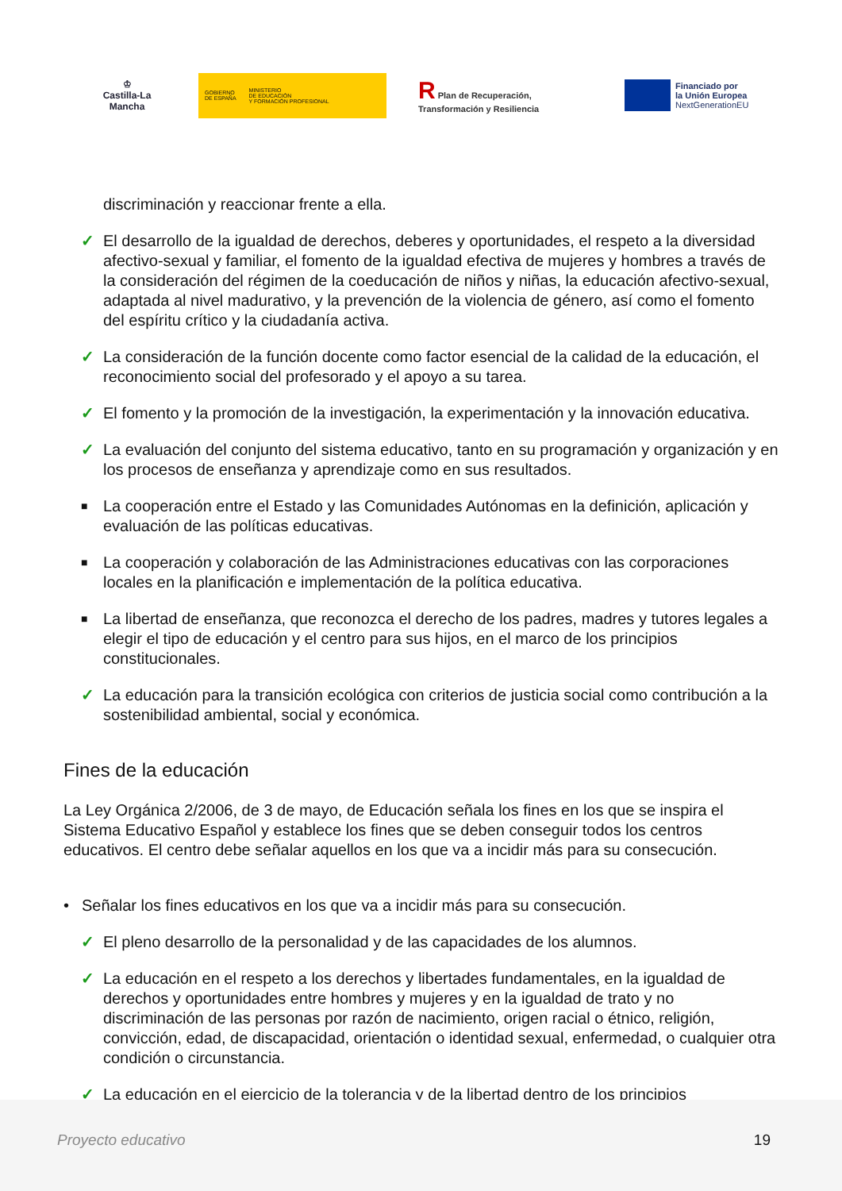♔
Castilla-La Mancha
GOBIERNO
DE ESPAÑA
MINISTERIO
DE EDUCACIÓN
Y FORMACIÓN PROFESIONAL
R Plan de Recuperación,
Transformación y Resiliencia
Financiado por
la Unión Europea
NextGenerationEU
discriminación y reaccionar frente a ella.
✓ El desarrollo de la igualdad de derechos, deberes y oportunidades, el respeto a la diversidad afectivo-sexual y familiar, el fomento de la igualdad efectiva de mujeres y hombres a través de la consideración del régimen de la coeducación de niños y niñas, la educación afectivo-sexual, adaptada al nivel madurativo, y la prevención de la violencia de género, así como el fomento del espíritu crítico y la ciudadanía activa.
✓ La consideración de la función docente como factor esencial de la calidad de la educación, el reconocimiento social del profesorado y el apoyo a su tarea.
✓ El fomento y la promoción de la investigación, la experimentación y la innovación educativa.
✓ La evaluación del conjunto del sistema educativo, tanto en su programación y organización y en los procesos de enseñanza y aprendizaje como en sus resultados.
■ La cooperación entre el Estado y las Comunidades Autónomas en la definición, aplicación y evaluación de las políticas educativas.
■ La cooperación y colaboración de las Administraciones educativas con las corporaciones locales en la planificación e implementación de la política educativa.
■ La libertad de enseñanza, que reconozca el derecho de los padres, madres y tutores legales a elegir el tipo de educación y el centro para sus hijos, en el marco de los principios constitucionales.
✓ La educación para la transición ecológica con criterios de justicia social como contribución a la sostenibilidad ambiental, social y económica.
Fines de la educación
La Ley Orgánica 2/2006, de 3 de mayo, de Educación señala los fines en los que se inspira el Sistema Educativo Español y establece los fines que se deben conseguir todos los centros educativos. El centro debe señalar aquellos en los que va a incidir más para su consecución.
• Señalar los fines educativos en los que va a incidir más para su consecución.
✓ El pleno desarrollo de la personalidad y de las capacidades de los alumnos.
✓ La educación en el respeto a los derechos y libertades fundamentales, en la igualdad de derechos y oportunidades entre hombres y mujeres y en la igualdad de trato y no discriminación de las personas por razón de nacimiento, origen racial o étnico, religión, convicción, edad, de discapacidad, orientación o identidad sexual, enfermedad, o cualquier otra condición o circunstancia.
✓ La educación en el ejercicio de la tolerancia y de la libertad dentro de los principios
Proyecto educativo 19